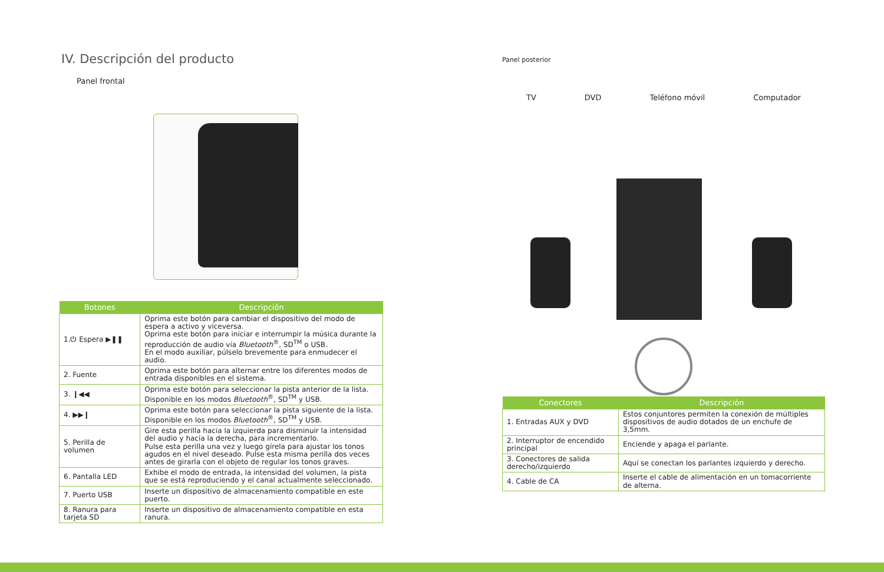IV. Descripción del producto
Panel frontal
| Botones | Descripción |
| --- | --- |
| 1.⏻ Espera ▶❚❚ | Oprima este botón para cambiar el dispositivo del modo de espera a activo y viceversa. Oprima este botón para iniciar e interrumpir la música durante la reproducción de audio vía Bluetooth<sup>®</sup>, SD<sup>TM</sup> o USB. En el modo auxiliar, púlselo brevemente para enmudecer el audio. |
| 2. Fuente | Oprima este botón para alternar entre los diferentes modos de entrada disponibles en el sistema. |
| 3. ❙◀◀ | Oprima este botón para seleccionar la pista anterior de la lista. Disponible en los modos Bluetooth<sup>®</sup>, SD<sup>TM</sup> y USB. |
| 4. ▶▶❙ | Oprima este botón para seleccionar la pista siguiente de la lista. Disponible en los modos Bluetooth<sup>®</sup>, SD<sup>TM</sup> y USB. |
| 5. Perilla de volumen | Gire esta perilla hacia la izquierda para disminuir la intensidad del audio y hacia la derecha, para incrementarlo. Pulse esta perilla una vez y luego gírela para ajustar los tonos agudos en el nivel deseado. Pulse esta misma perilla dos veces antes de girarla con el objeto de regular los tonos graves. |
| 6. Pantalla LED | Exhibe el modo de entrada, la intensidad del volumen, la pista que se está reproduciendo y el canal actualmente seleccionado. |
| 7. Puerto USB | Inserte un dispositivo de almacenamiento compatible en este puerto. |
| 8. Ranura para tarjeta SD | Inserte un dispositivo de almacenamiento compatible en esta ranura. |
Panel posterior
TV DVD Teléfono móvil Computador
| Conectores | Descripción |
| --- | --- |
| 1. Entradas AUX y DVD | Estos conjuntores permiten la conexión de múltiples dispositivos de audio dotados de un enchufe de 3,5mm. |
| 2. Interruptor de encendido principal | Enciende y apaga el parlante. |
| 3. Conectores de salida derecho/izquierdo | Aquí se conectan los parlantes izquierdo y derecho. |
| 4. Cable de CA | Inserte el cable de alimentación en un tomacorriente de alterna. |